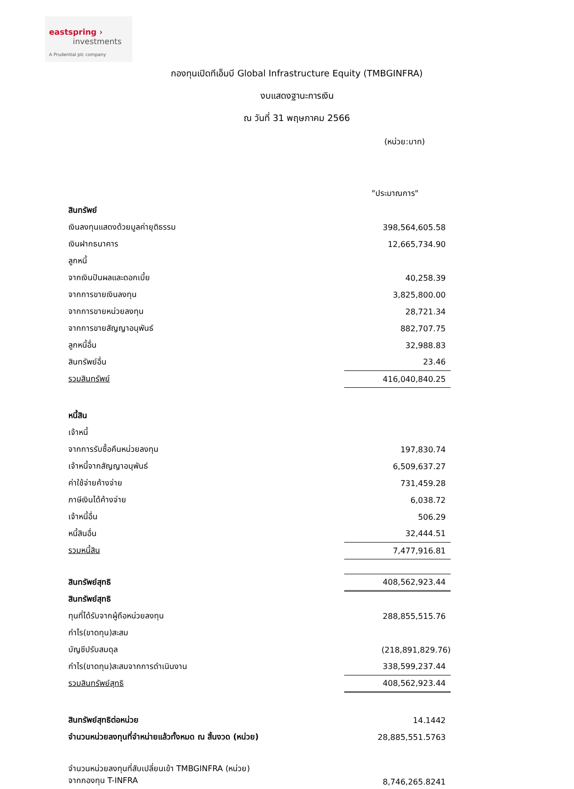eastspring ›
investments
A Prudential plc company
กองทุนเปิดทีเอ็มบี Global Infrastructure Equity (TMBGINFRA)
งบแสดงฐานะการเงิน
ณ วันที่ 31 พฤษภาคม 2566
(หน่วย:บาท)
| | "ประมาณการ" |
| สินทรัพย์ | |
| เงินลงทุนแสดงด้วยมูลค่ายุติธรรม | 398,564,605.58 |
| เงินฝากธนาคาร | 12,665,734.90 |
| ลูกหนี้ | |
| จากเงินปันผลและดอกเบี้ย | 40,258.39 |
| จากการขายเงินลงทุน | 3,825,800.00 |
| จากการขายหน่วยลงทุน | 28,721.34 |
| จากการขายสัญญาอนุพันธ์ | 882,707.75 |
| ลูกหนี้อื่น | 32,988.83 |
| สินทรัพย์อื่น | 23.46 |
| รวมสินทรัพย์ | 416,040,840.25 |
| หนี้สิน | |
| เจ้าหนี้ | |
| จากการรับซื้อคืนหน่วยลงทุน | 197,830.74 |
| เจ้าหนี้จากสัญญาอนุพันธ์ | 6,509,637.27 |
| ค่าใช้จ่ายค้างจ่าย | 731,459.28 |
| ภาษีเงินได้ค้างจ่าย | 6,038.72 |
| เจ้าหนี้อื่น | 506.29 |
| หนี้สินอื่น | 32,444.51 |
| รวมหนี้สิน | 7,477,916.81 |
| สินทรัพย์สุทธิ | 408,562,923.44 |
| สินทรัพย์สุทธิ | |
| ทุนที่ได้รับจากผู้ถือหน่วยลงทุน | 288,855,515.76 |
| กำไร(ขาดทุน)สะสม | |
| บัญชีปรับสมดุล | (218,891,829.76) |
| กำไร(ขาดทุน)สะสมจากการดำเนินงาน | 338,599,237.44 |
| รวมสินทรัพย์สุทธิ | 408,562,923.44 |
| สินทรัพย์สุทธิต่อหน่วย | 14.1442 |
| จำนวนหน่วยลงทุนที่จำหน่ายแล้วทั้งหมด ณ สิ้นงวด (หน่วย) | 28,885,551.5763 |
| จำนวนหน่วยลงทุนที่สับเปลี่ยนเข้า TMBGINFRA (หน่วย) จากกองทุน T-INFRA | 8,746,265.8241 |